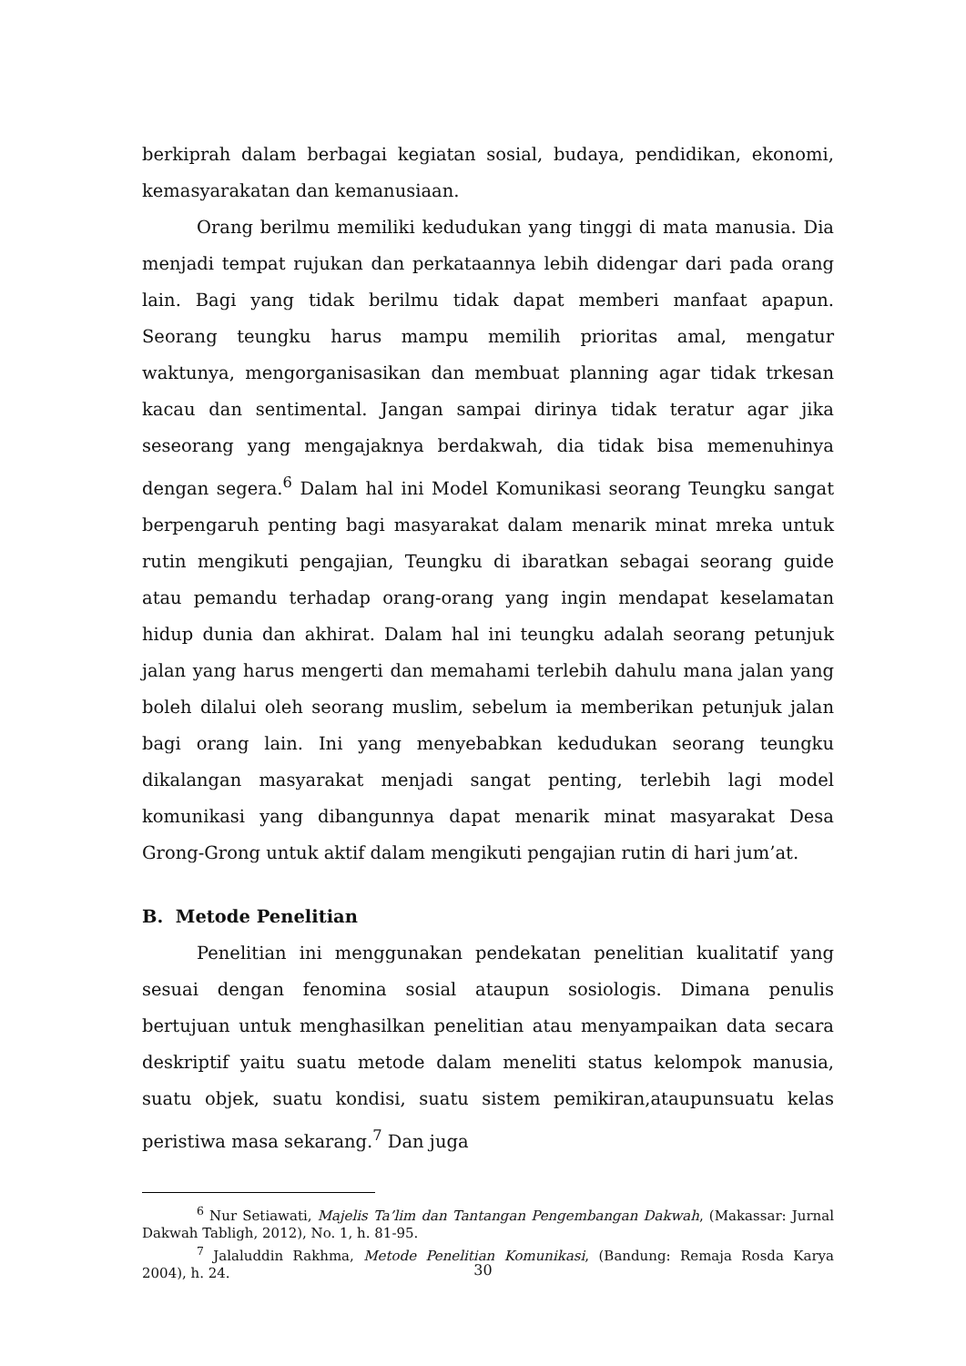berkiprah dalam berbagai kegiatan sosial, budaya, pendidikan, ekonomi, kemasyarakatan dan kemanusiaan.
Orang berilmu memiliki kedudukan yang tinggi di mata manusia. Dia menjadi tempat rujukan dan perkataannya lebih didengar dari pada orang lain. Bagi yang tidak berilmu tidak dapat memberi manfaat apapun. Seorang teungku harus mampu memilih prioritas amal, mengatur waktunya, mengorganisasikan dan membuat planning agar tidak trkesan kacau dan sentimental. Jangan sampai dirinya tidak teratur agar jika seseorang yang mengajaknya berdakwah, dia tidak bisa memenuhinya dengan segera.<sup>6</sup> Dalam hal ini Model Komunikasi seorang Teungku sangat berpengaruh penting bagi masyarakat dalam menarik minat mreka untuk rutin mengikuti pengajian, Teungku di ibaratkan sebagai seorang guide atau pemandu terhadap orang-orang yang ingin mendapat keselamatan hidup dunia dan akhirat. Dalam hal ini teungku adalah seorang petunjuk jalan yang harus mengerti dan memahami terlebih dahulu mana jalan yang boleh dilalui oleh seorang muslim, sebelum ia memberikan petunjuk jalan bagi orang lain. Ini yang menyebabkan kedudukan seorang teungku dikalangan masyarakat menjadi sangat penting, terlebih lagi model komunikasi yang dibangunnya dapat menarik minat masyarakat Desa Grong-Grong untuk aktif dalam mengikuti pengajian rutin di hari jum’at.
B. Metode Penelitian
Penelitian ini menggunakan pendekatan penelitian kualitatif yang sesuai dengan fenomina sosial ataupun sosiologis. Dimana penulis bertujuan untuk menghasilkan penelitian atau menyampaikan data secara deskriptif yaitu suatu metode dalam meneliti status kelompok manusia, suatu objek, suatu kondisi, suatu sistem pemikiran,ataupunsuatu kelas peristiwa masa sekarang.<sup>7</sup> Dan juga
<sup>6</sup> Nur Setiawati, Majelis Ta’lim dan Tantangan Pengembangan Dakwah, (Makassar: Jurnal Dakwah Tabligh, 2012), No. 1, h. 81-95.
<sup>7</sup> Jalaluddin Rakhma, Metode Penelitian Komunikasi, (Bandung: Remaja Rosda Karya 2004), h. 24.
30